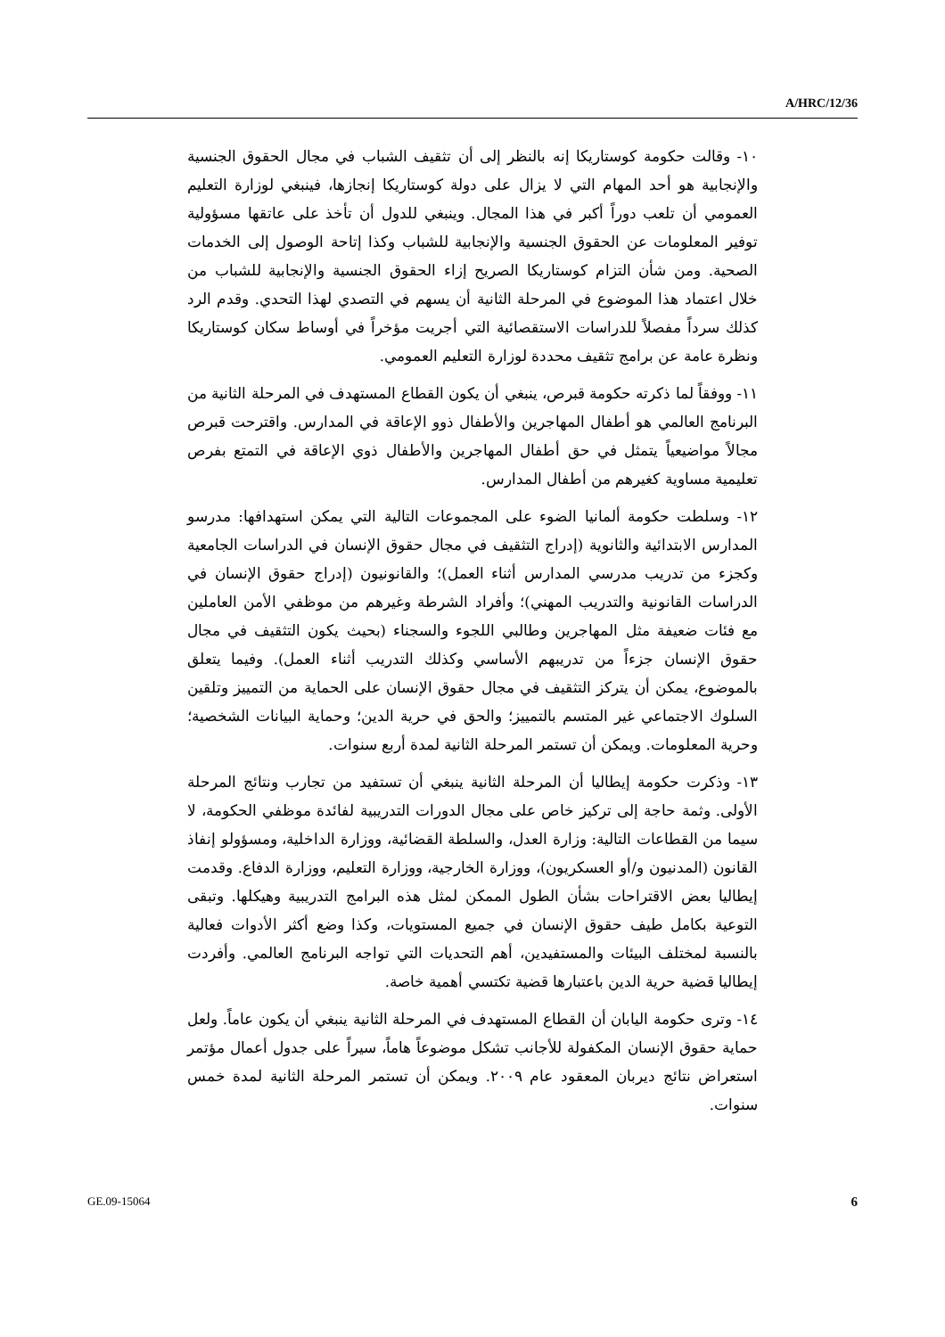A/HRC/12/36
١٠- وقالت حكومة كوستاريكا إنه بالنظر إلى أن تثقيف الشباب في مجال الحقوق الجنسية والإنجابية هو أحد المهام التي لا يزال على دولة كوستاريكا إنجازها، فينبغي لوزارة التعليم العمومي أن تلعب دوراً أكبر في هذا المجال. وينبغي للدول أن تأخذ على عاتقها مسؤولية توفير المعلومات عن الحقوق الجنسية والإنجابية للشباب وكذا إتاحة الوصول إلى الخدمات الصحية. ومن شأن التزام كوستاريكا الصريح إزاء الحقوق الجنسية والإنجابية للشباب من خلال اعتماد هذا الموضوع في المرحلة الثانية أن يسهم في التصدي لهذا التحدي. وقدم الرد كذلك سرداً مفصلاً للدراسات الاستقصائية التي أجريت مؤخراً في أوساط سكان كوستاريكا ونظرة عامة عن برامج تثقيف محددة لوزارة التعليم العمومي.
١١- ووفقاً لما ذكرته حكومة قبرص، ينبغي أن يكون القطاع المستهدف في المرحلة الثانية من البرنامج العالمي هو أطفال المهاجرين والأطفال ذوو الإعاقة في المدارس. واقترحت قبرص مجالاً مواضيعياً يتمثل في حق أطفال المهاجرين والأطفال ذوي الإعاقة في التمتع بفرص تعليمية مساوية كغيرهم من أطفال المدارس.
١٢- وسلطت حكومة ألمانيا الضوء على المجموعات التالية التي يمكن استهدافها: مدرسو المدارس الابتدائية والثانوية (إدراج التثقيف في مجال حقوق الإنسان في الدراسات الجامعية وكجزء من تدريب مدرسي المدارس أثناء العمل)؛ والقانونيون (إدراج حقوق الإنسان في الدراسات القانونية والتدريب المهني)؛ وأفراد الشرطة وغيرهم من موظفي الأمن العاملين مع فئات ضعيفة مثل المهاجرين وطالبي اللجوء والسجناء (بحيث يكون التثقيف في مجال حقوق الإنسان جزءاً من تدريبهم الأساسي وكذلك التدريب أثناء العمل). وفيما يتعلق بالموضوع، يمكن أن يتركز التثقيف في مجال حقوق الإنسان على الحماية من التمييز وتلقين السلوك الاجتماعي غير المتسم بالتمييز؛ والحق في حرية الدين؛ وحماية البيانات الشخصية؛ وحرية المعلومات. ويمكن أن تستمر المرحلة الثانية لمدة أربع سنوات.
١٣- وذكرت حكومة إيطاليا أن المرحلة الثانية ينبغي أن تستفيد من تجارب ونتائج المرحلة الأولى. وثمة حاجة إلى تركيز خاص على مجال الدورات التدريبية لفائدة موظفي الحكومة، لا سيما من القطاعات التالية: وزارة العدل، والسلطة القضائية، ووزارة الداخلية، ومسؤولو إنفاذ القانون (المدنيون و/أو العسكريون)، ووزارة الخارجية، ووزارة التعليم، ووزارة الدفاع. وقدمت إيطاليا بعض الاقتراحات بشأن الطول الممكن لمثل هذه البرامج التدريبية وهيكلها. وتبقى التوعية بكامل طيف حقوق الإنسان في جميع المستويات، وكذا وضع أكثر الأدوات فعالية بالنسبة لمختلف البيئات والمستفيدين، أهم التحديات التي تواجه البرنامج العالمي. وأفردت إيطاليا قضية حرية الدين باعتبارها قضية تكتسي أهمية خاصة.
١٤- وترى حكومة اليابان أن القطاع المستهدف في المرحلة الثانية ينبغي أن يكون عاماً. ولعل حماية حقوق الإنسان المكفولة للأجانب تشكل موضوعاً هاماً، سيراً على جدول أعمال مؤتمر استعراض نتائج ديربان المعقود عام ٢٠٠٩. ويمكن أن تستمر المرحلة الثانية لمدة خمس سنوات.
GE.09-15064 6